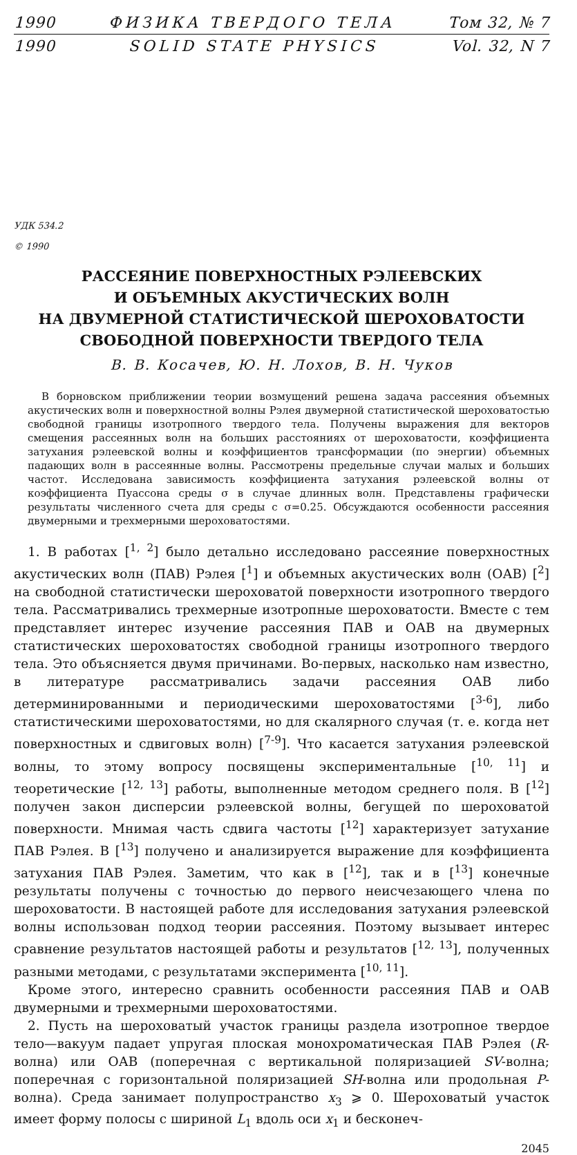1990 ФИЗИКА ТВЕРДОГО ТЕЛА Том 32, № 7
1990 SOLID STATE PHYSICS Vol. 32, N 7
УДК 534.2
© 1990
РАССЕЯНИЕ ПОВЕРХНОСТНЫХ РЭЛЕЕВСКИХ
И ОБЪЕМНЫХ АКУСТИЧЕСКИХ ВОЛН
НА ДВУМЕРНОЙ СТАТИСТИЧЕСКОЙ ШЕРОХОВАТОСТИ
СВОБОДНОЙ ПОВЕРХНОСТИ ТВЕРДОГО ТЕЛА
В. В. Косачев, Ю. Н. Лохов, В. Н. Чуков
В борновском приближении теории возмущений решена задача рассеяния объемных акустических волн и поверхностной волны Рэлея двумерной статистической шероховатостью свободной границы изотропного твердого тела. Получены выражения для векторов смещения рассеянных волн на больших расстояниях от шероховатости, коэффициента затухания рэлеевской волны и коэффициентов трансформации (по энергии) объемных падающих волн в рассеянные волны. Рассмотрены предельные случаи малых и больших частот. Исследована зависимость коэффициента затухания рэлеевской волны от коэффициента Пуассона среды σ в случае длинных волн. Представлены графически результаты численного счета для среды с σ=0.25. Обсуждаются особенности рассеяния двумерными и трехмерными шероховатостями.
1. В работах [<sup>1, 2</sup>] было детально исследовано рассеяние поверхностных акустических волн (ПАВ) Рэлея [<sup>1</sup>] и объемных акустических волн (ОАВ) [<sup>2</sup>] на свободной статистически шероховатой поверхности изотропного твердого тела. Рассматривались трехмерные изотропные шероховатости. Вместе с тем представляет интерес изучение рассеяния ПАВ и ОАВ на двумерных статистических шероховатостях свободной границы изотропного твердого тела. Это объясняется двумя причинами. Во-первых, насколько нам известно, в литературе рассматривались задачи рассеяния ОАВ либо детерминированными и периодическими шероховатостями [<sup>3-6</sup>], либо статистическими шероховатостями, но для скалярного случая (т. е. когда нет поверхностных и сдвиговых волн) [<sup>7-9</sup>]. Что касается затухания рэлеевской волны, то этому вопросу посвящены экспериментальные [<sup>10, 11</sup>] и теоретические [<sup>12, 13</sup>] работы, выполненные методом среднего поля. В [<sup>12</sup>] получен закон дисперсии рэлеевской волны, бегущей по шероховатой поверхности. Мнимая часть сдвига частоты [<sup>12</sup>] характеризует затухание ПАВ Рэлея. В [<sup>13</sup>] получено и анализируется выражение для коэффициента затухания ПАВ Рэлея. Заметим, что как в [<sup>12</sup>], так и в [<sup>13</sup>] конечные результаты получены с точностью до первого неисчезающего члена по шероховатости. В настоящей работе для исследования затухания рэлеевской волны использован подход теории рассеяния. Поэтому вызывает интерес сравнение результатов настоящей работы и результатов [<sup>12, 13</sup>], полученных разными методами, с результатами эксперимента [<sup>10, 11</sup>].
Кроме этого, интересно сравнить особенности рассеяния ПАВ и ОАВ двумерными и трехмерными шероховатостями.
2. Пусть на шероховатый участок границы раздела изотропное твердое тело—вакуум падает упругая плоская монохроматическая ПАВ Рэлея (R-волна) или ОАВ (поперечная с вертикальной поляризацией SV-волна; поперечная с горизонтальной поляризацией SH-волна или продольная P-волна). Среда занимает полупространство x<sub>3</sub> ⩾ 0. Шероховатый участок имеет форму полосы с шириной L<sub>1</sub> вдоль оси x<sub>1</sub> и бесконеч-
2045